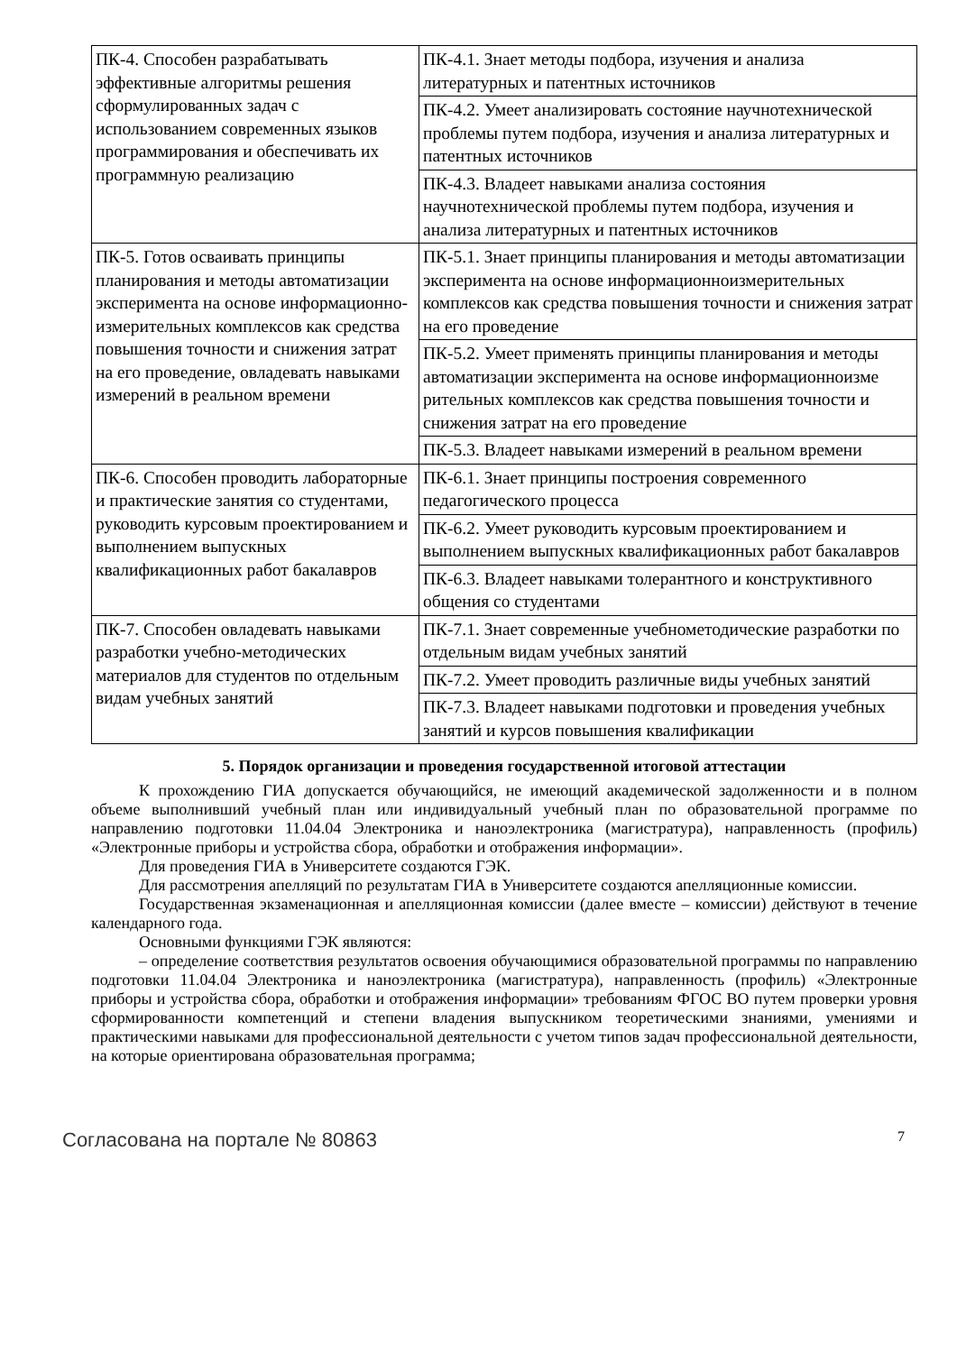| ПК-4. Способен разрабатывать эффективные алгоритмы решения сформулированных задач с использованием современных языков программирования и обеспечивать их программную реализацию | ПК-4.1. Знает методы подбора, изучения и анализа литературных и патентных источников |
| | ПК-4.2. Умеет анализировать состояние научнотехнической проблемы путем подбора, изучения и анализа литературных и патентных источников |
| | ПК-4.3. Владеет навыками анализа состояния научнотехнической проблемы путем подбора, изучения и анализа литературных и патентных источников |
| ПК-5. Готов осваивать принципы планирования и методы автоматизации эксперимента на основе информационно-измерительных комплексов как средства повышения точности и снижения затрат на его проведение, овладевать навыками измерений в реальном времени | ПК-5.1. Знает принципы планирования и методы автоматизации эксперимента на основе информационноизмерительных комплексов как средства повышения точности и снижения затрат на его проведение |
| | ПК-5.2. Умеет применять принципы планирования и методы автоматизации эксперимента на основе информационноизме рительных комплексов как средства повышения точности и снижения затрат на его проведение |
| | ПК-5.3. Владеет навыками измерений в реальном времени |
| ПК-6. Способен проводить лабораторные и практические занятия со студентами, руководить курсовым проектированием и выполнением выпускных квалификационных работ бакалавров | ПК-6.1. Знает принципы построения современного педагогического процесса |
| | ПК-6.2. Умеет руководить курсовым проектированием и выполнением выпускных квалификационных работ бакалавров |
| | ПК-6.3. Владеет навыками толерантного и конструктивного общения со студентами |
| ПК-7. Способен овладевать навыками разработки учебно-методических материалов для студентов по отдельным видам учебных занятий | ПК-7.1. Знает современные учебнометодические разработки по отдельным видам учебных занятий |
| | ПК-7.2. Умеет проводить различные виды учебных занятий |
| | ПК-7.3. Владеет навыками подготовки и проведения учебных занятий и курсов повышения квалификации |
5. Порядок организации и проведения государственной итоговой аттестации
К прохождению ГИА допускается обучающийся, не имеющий академической задолженности и в полном объеме выполнивший учебный план или индивидуальный учебный план по образовательной программе по направлению подготовки 11.04.04 Электроника и наноэлектроника (магистратура), направленность (профиль) «Электронные приборы и устройства сбора, обработки и отображения информации».
Для проведения ГИА в Университете создаются ГЭК.
Для рассмотрения апелляций по результатам ГИА в Университете создаются апелляционные комиссии.
Государственная экзаменационная и апелляционная комиссии (далее вместе – комиссии) действуют в течение календарного года.
Основными функциями ГЭК являются:
– определение соответствия результатов освоения обучающимися образовательной программы по направлению подготовки 11.04.04 Электроника и наноэлектроника (магистратура), направленность (профиль) «Электронные приборы и устройства сбора, обработки и отображения информации» требованиям ФГОС ВО путем проверки уровня сформированности компетенций и степени владения выпускником теоретическими знаниями, умениями и практическими навыками для профессиональной деятельности с учетом типов задач профессиональной деятельности, на которые ориентирована образовательная программа;
Согласована на портале № 80863 7